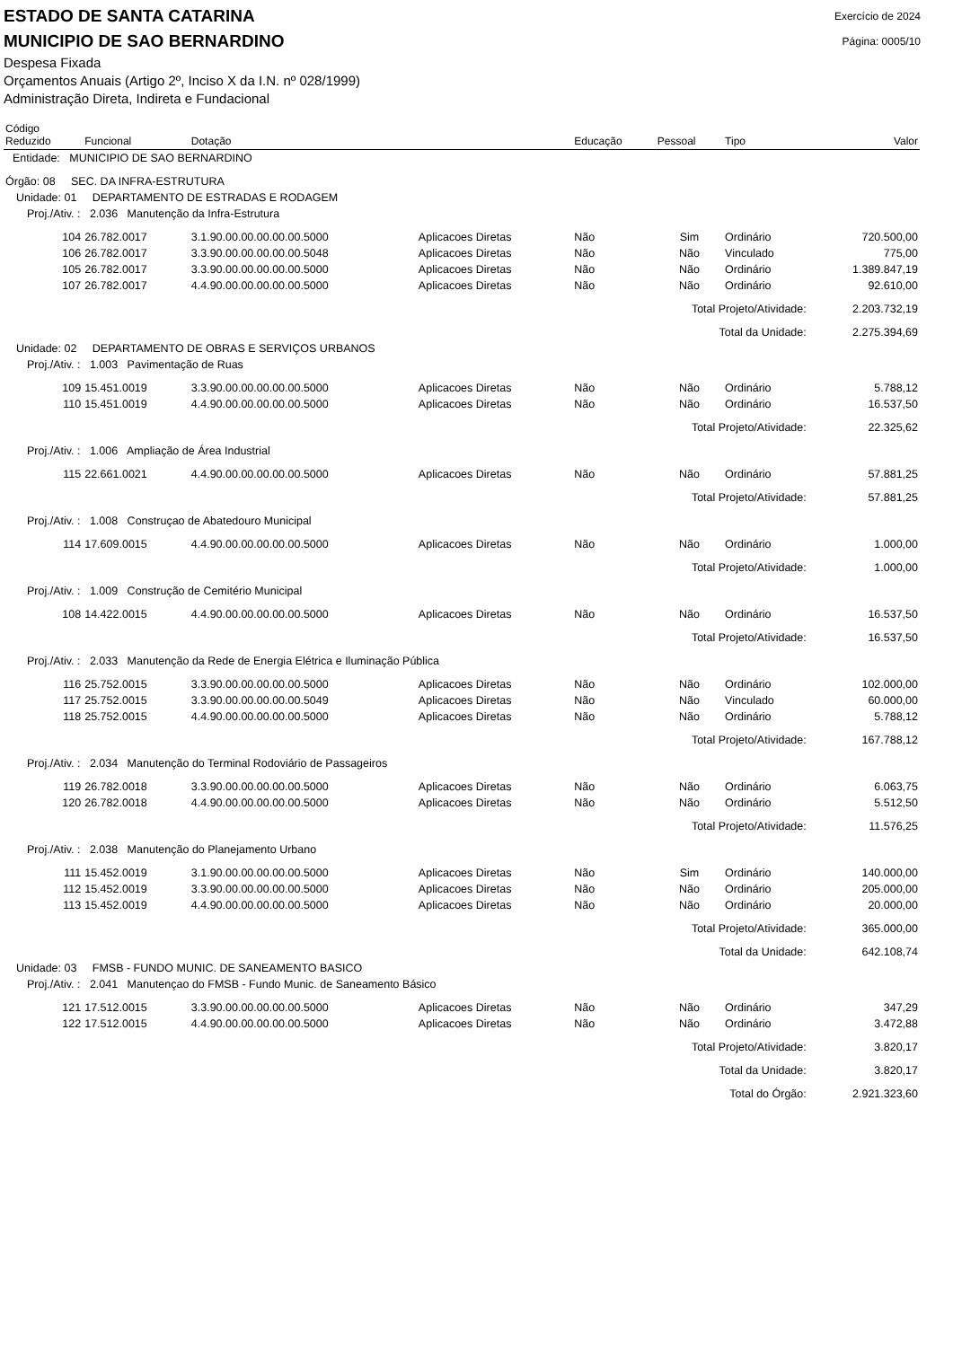ESTADO DE SANTA CATARINA
Exercício de 2024
MUNICIPIO DE SAO BERNARDINO
Página: 0005/10
Despesa Fixada
Orçamentos Anuais (Artigo 2º, Inciso X da I.N. nº 028/1999)
Administração Direta, Indireta e Fundacional
| Código Reduzido | Funcional | Dotação | | Educação | Pessoal | Tipo | Valor |
| --- | --- | --- | --- | --- | --- | --- | --- |
| Entidade: MUNICIPIO DE SAO BERNARDINO | | | | | | | |
| Órgão: 08 SEC. DA INFRA-ESTRUTURA | | | | | | | |
| Unidade: 01 DEPARTAMENTO DE ESTRADAS E RODAGEM | | | | | | | |
| Proj./Ativ. : 2.036 Manutenção da Infra-Estrutura | | | | | | | |
| 104 | 26.782.0017 | 3.1.90.00.00.00.00.00.5000 | Aplicacoes Diretas | Não | Sim | Ordinário | 720.500,00 |
| 106 | 26.782.0017 | 3.3.90.00.00.00.00.00.5048 | Aplicacoes Diretas | Não | Não | Vinculado | 775,00 |
| 105 | 26.782.0017 | 3.3.90.00.00.00.00.00.5000 | Aplicacoes Diretas | Não | Não | Ordinário | 1.389.847,19 |
| 107 | 26.782.0017 | 4.4.90.00.00.00.00.00.5000 | Aplicacoes Diretas | Não | Não | Ordinário | 92.610,00 |
| Total Projeto/Atividade: | | | | | | | 2.203.732,19 |
| Total da Unidade: | | | | | | | 2.275.394,69 |
| Unidade: 02 DEPARTAMENTO DE OBRAS E SERVIÇOS URBANOS | | | | | | | |
| Proj./Ativ. : 1.003 Pavimentação de Ruas | | | | | | | |
| 109 | 15.451.0019 | 3.3.90.00.00.00.00.00.5000 | Aplicacoes Diretas | Não | Não | Ordinário | 5.788,12 |
| 110 | 15.451.0019 | 4.4.90.00.00.00.00.00.5000 | Aplicacoes Diretas | Não | Não | Ordinário | 16.537,50 |
| Total Projeto/Atividade: | | | | | | | 22.325,62 |
| Proj./Ativ. : 1.006 Ampliação de Área Industrial | | | | | | | |
| 115 | 22.661.0021 | 4.4.90.00.00.00.00.00.5000 | Aplicacoes Diretas | Não | Não | Ordinário | 57.881,25 |
| Total Projeto/Atividade: | | | | | | | 57.881,25 |
| Proj./Ativ. : 1.008 Construçao de Abatedouro Municipal | | | | | | | |
| 114 | 17.609.0015 | 4.4.90.00.00.00.00.00.5000 | Aplicacoes Diretas | Não | Não | Ordinário | 1.000,00 |
| Total Projeto/Atividade: | | | | | | | 1.000,00 |
| Proj./Ativ. : 1.009 Construção de Cemitério Municipal | | | | | | | |
| 108 | 14.422.0015 | 4.4.90.00.00.00.00.00.5000 | Aplicacoes Diretas | Não | Não | Ordinário | 16.537,50 |
| Total Projeto/Atividade: | | | | | | | 16.537,50 |
| Proj./Ativ. : 2.033 Manutenção da Rede de Energia Elétrica e Iluminação Pública | | | | | | | |
| 116 | 25.752.0015 | 3.3.90.00.00.00.00.00.5000 | Aplicacoes Diretas | Não | Não | Ordinário | 102.000,00 |
| 117 | 25.752.0015 | 3.3.90.00.00.00.00.00.5049 | Aplicacoes Diretas | Não | Não | Vinculado | 60.000,00 |
| 118 | 25.752.0015 | 4.4.90.00.00.00.00.00.5000 | Aplicacoes Diretas | Não | Não | Ordinário | 5.788,12 |
| Total Projeto/Atividade: | | | | | | | 167.788,12 |
| Proj./Ativ. : 2.034 Manutenção do Terminal Rodoviário de Passageiros | | | | | | | |
| 119 | 26.782.0018 | 3.3.90.00.00.00.00.00.5000 | Aplicacoes Diretas | Não | Não | Ordinário | 6.063,75 |
| 120 | 26.782.0018 | 4.4.90.00.00.00.00.00.5000 | Aplicacoes Diretas | Não | Não | Ordinário | 5.512,50 |
| Total Projeto/Atividade: | | | | | | | 11.576,25 |
| Proj./Ativ. : 2.038 Manutenção do Planejamento Urbano | | | | | | | |
| 111 | 15.452.0019 | 3.1.90.00.00.00.00.00.5000 | Aplicacoes Diretas | Não | Sim | Ordinário | 140.000,00 |
| 112 | 15.452.0019 | 3.3.90.00.00.00.00.00.5000 | Aplicacoes Diretas | Não | Não | Ordinário | 205.000,00 |
| 113 | 15.452.0019 | 4.4.90.00.00.00.00.00.5000 | Aplicacoes Diretas | Não | Não | Ordinário | 20.000,00 |
| Total Projeto/Atividade: | | | | | | | 365.000,00 |
| Total da Unidade: | | | | | | | 642.108,74 |
| Unidade: 03 FMSB - FUNDO MUNIC. DE SANEAMENTO BASICO | | | | | | | |
| Proj./Ativ. : 2.041 Manutençao do FMSB - Fundo Munic. de Saneamento Básico | | | | | | | |
| 121 | 17.512.0015 | 3.3.90.00.00.00.00.00.5000 | Aplicacoes Diretas | Não | Não | Ordinário | 347,29 |
| 122 | 17.512.0015 | 4.4.90.00.00.00.00.00.5000 | Aplicacoes Diretas | Não | Não | Ordinário | 3.472,88 |
| Total Projeto/Atividade: | | | | | | | 3.820,17 |
| Total da Unidade: | | | | | | | 3.820,17 |
| Total do Órgão: | | | | | | | 2.921.323,60 |